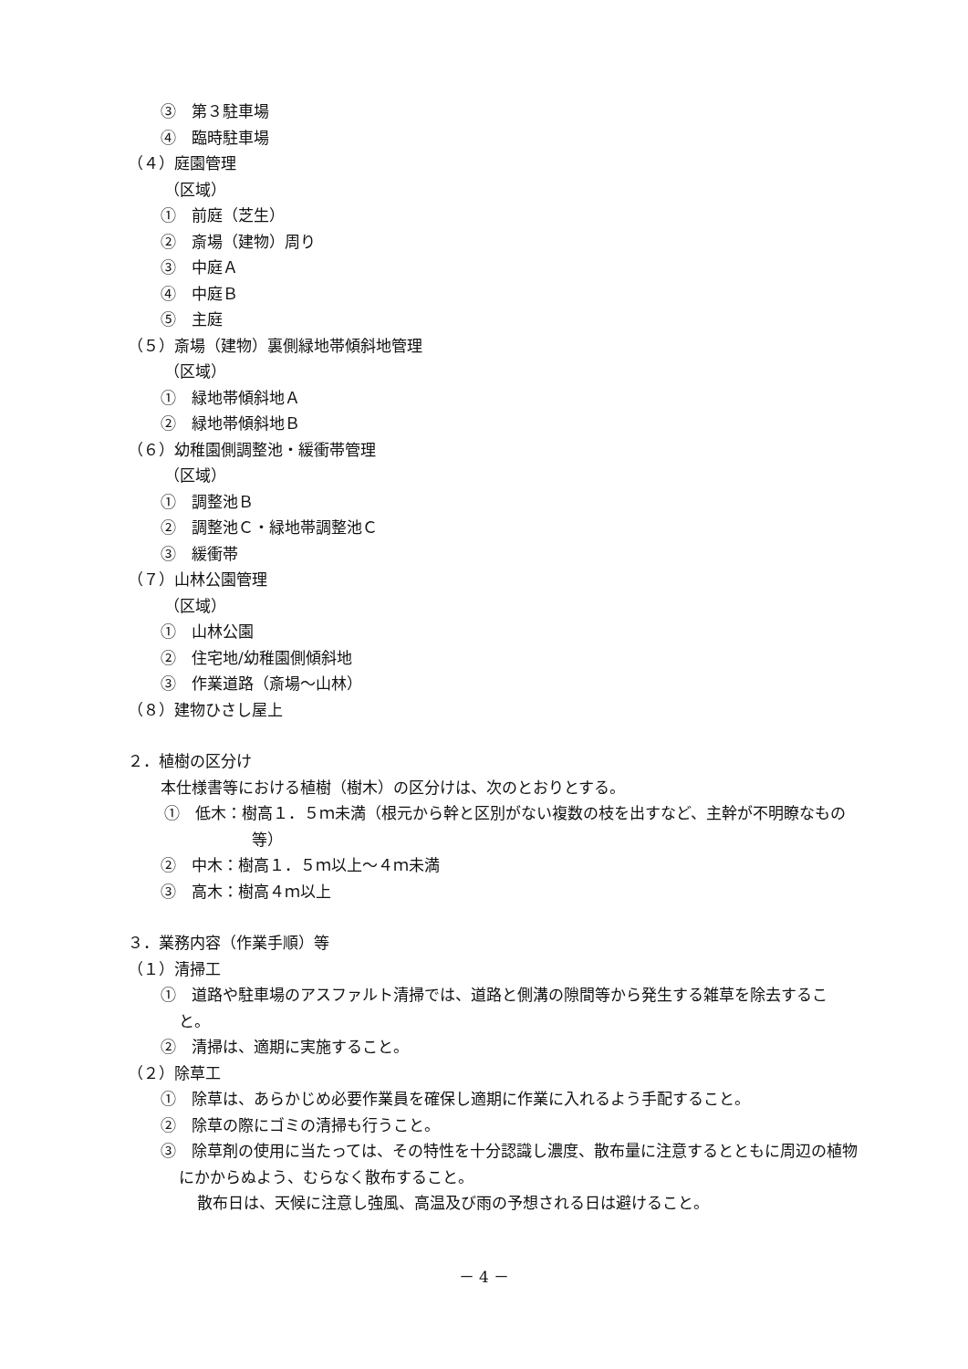③　第３駐車場
④　臨時駐車場
（４）庭園管理
（区域）
①　前庭（芝生）
②　斎場（建物）周り
③　中庭Ａ
④　中庭Ｂ
⑤　主庭
（５）斎場（建物）裏側緑地帯傾斜地管理
（区域）
①　緑地帯傾斜地Ａ
②　緑地帯傾斜地Ｂ
（６）幼稚園側調整池・緩衝帯管理
（区域）
①　調整池Ｂ
②　調整池Ｃ・緑地帯調整池Ｃ
③　緩衝帯
（７）山林公園管理
（区域）
①　山林公園
②　住宅地/幼稚園側傾斜地
③　作業道路（斎場～山林）
（８）建物ひさし屋上
２．植樹の区分け
本仕様書等における植樹（樹木）の区分けは、次のとおりとする。
①　低木：樹高１．５ｍ未満（根元から幹と区別がない複数の枝を出すなど、主幹が不明瞭なもの等）
②　中木：樹高１．５ｍ以上～４ｍ未満
③　高木：樹高４ｍ以上
３．業務内容（作業手順）等
（１）清掃工
①　道路や駐車場のアスファルト清掃では、道路と側溝の隙間等から発生する雑草を除去すること。
②　清掃は、適期に実施すること。
（２）除草工
①　除草は、あらかじめ必要作業員を確保し適期に作業に入れるよう手配すること。
②　除草の際にゴミの清掃も行うこと。
③　除草剤の使用に当たっては、その特性を十分認識し濃度、散布量に注意するとともに周辺の植物にかからぬよう、むらなく散布すること。
散布日は、天候に注意し強風、高温及び雨の予想される日は避けること。
－ 4 －